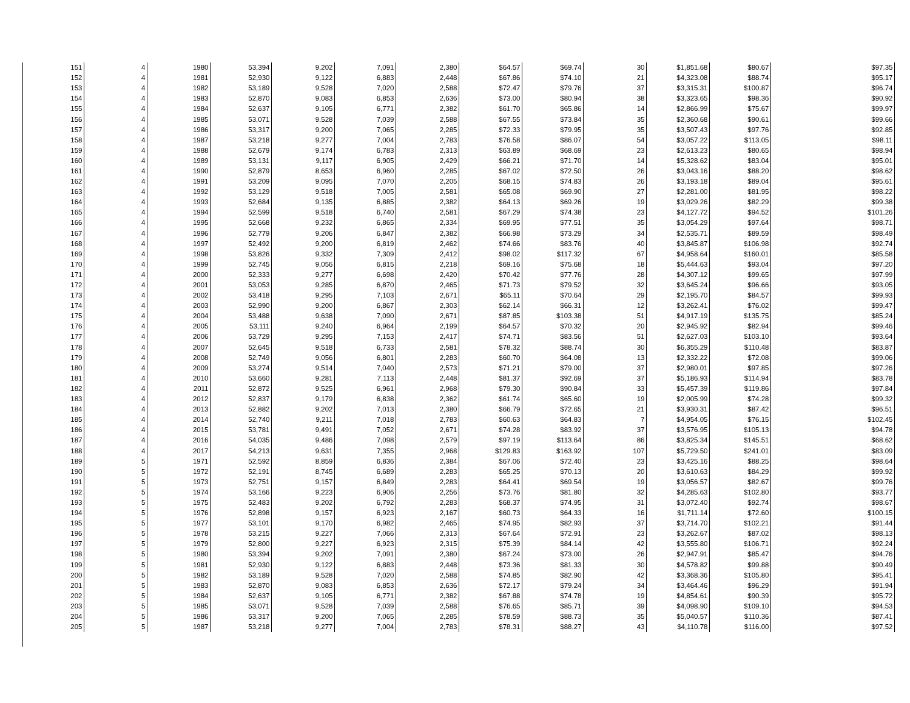| 151 | 4 | 1980 | 53,394 | 9,202 | 7,091 | 2,380 | $64.57 | $69.74 | 30 | $1,851.68 | $80.67 | $97.35 |
| 152 | 4 | 1981 | 52,930 | 9,122 | 6,883 | 2,448 | $67.86 | $74.10 | 21 | $4,323.08 | $88.74 | $95.17 |
| 153 | 4 | 1982 | 53,189 | 9,528 | 7,020 | 2,588 | $72.47 | $79.76 | 37 | $3,315.31 | $100.87 | $96.74 |
| 154 | 4 | 1983 | 52,870 | 9,083 | 6,853 | 2,636 | $73.00 | $80.94 | 38 | $3,323.65 | $98.36 | $90.92 |
| 155 | 4 | 1984 | 52,637 | 9,105 | 6,771 | 2,382 | $61.70 | $65.86 | 14 | $2,866.99 | $75.67 | $99.97 |
| 156 | 4 | 1985 | 53,071 | 9,528 | 7,039 | 2,588 | $67.55 | $73.84 | 35 | $2,360.68 | $90.61 | $99.66 |
| 157 | 4 | 1986 | 53,317 | 9,200 | 7,065 | 2,285 | $72.33 | $79.95 | 35 | $3,507.43 | $97.76 | $92.85 |
| 158 | 4 | 1987 | 53,218 | 9,277 | 7,004 | 2,783 | $76.58 | $86.07 | 54 | $3,057.22 | $113.05 | $98.11 |
| 159 | 4 | 1988 | 52,679 | 9,174 | 6,783 | 2,313 | $63.89 | $68.69 | 23 | $2,613.23 | $80.65 | $98.94 |
| 160 | 4 | 1989 | 53,131 | 9,117 | 6,905 | 2,429 | $66.21 | $71.70 | 14 | $5,328.62 | $83.04 | $95.01 |
| 161 | 4 | 1990 | 52,879 | 8,653 | 6,960 | 2,285 | $67.02 | $72.50 | 26 | $3,043.16 | $88.20 | $98.62 |
| 162 | 4 | 1991 | 53,209 | 9,095 | 7,070 | 2,205 | $68.15 | $74.83 | 26 | $3,193.18 | $89.04 | $95.61 |
| 163 | 4 | 1992 | 53,129 | 9,518 | 7,005 | 2,581 | $65.08 | $69.90 | 27 | $2,281.00 | $81.95 | $98.22 |
| 164 | 4 | 1993 | 52,684 | 9,135 | 6,885 | 2,382 | $64.13 | $69.26 | 19 | $3,029.26 | $82.29 | $99.38 |
| 165 | 4 | 1994 | 52,599 | 9,518 | 6,740 | 2,581 | $67.29 | $74.38 | 23 | $4,127.72 | $94.52 | $101.26 |
| 166 | 4 | 1995 | 52,668 | 9,232 | 6,865 | 2,334 | $69.95 | $77.51 | 35 | $3,054.29 | $97.64 | $98.71 |
| 167 | 4 | 1996 | 52,779 | 9,206 | 6,847 | 2,382 | $66.98 | $73.29 | 34 | $2,535.71 | $89.59 | $98.49 |
| 168 | 4 | 1997 | 52,492 | 9,200 | 6,819 | 2,462 | $74.66 | $83.76 | 40 | $3,845.87 | $106.98 | $92.74 |
| 169 | 4 | 1998 | 53,826 | 9,332 | 7,309 | 2,412 | $98.02 | $117.32 | 67 | $4,958.64 | $160.01 | $85.58 |
| 170 | 4 | 1999 | 52,745 | 9,056 | 6,815 | 2,218 | $69.16 | $75.68 | 18 | $5,444.63 | $93.04 | $97.20 |
| 171 | 4 | 2000 | 52,333 | 9,277 | 6,698 | 2,420 | $70.42 | $77.76 | 28 | $4,307.12 | $99.65 | $97.99 |
| 172 | 4 | 2001 | 53,053 | 9,285 | 6,870 | 2,465 | $71.73 | $79.52 | 32 | $3,645.24 | $96.66 | $93.05 |
| 173 | 4 | 2002 | 53,418 | 9,295 | 7,103 | 2,671 | $65.11 | $70.64 | 29 | $2,195.70 | $84.57 | $99.93 |
| 174 | 4 | 2003 | 52,990 | 9,200 | 6,867 | 2,303 | $62.14 | $66.31 | 12 | $3,262.41 | $76.02 | $99.47 |
| 175 | 4 | 2004 | 53,488 | 9,638 | 7,090 | 2,671 | $87.85 | $103.38 | 51 | $4,917.19 | $135.75 | $85.24 |
| 176 | 4 | 2005 | 53,111 | 9,240 | 6,964 | 2,199 | $64.57 | $70.32 | 20 | $2,945.92 | $82.94 | $99.46 |
| 177 | 4 | 2006 | 53,729 | 9,295 | 7,153 | 2,417 | $74.71 | $83.56 | 51 | $2,627.03 | $103.10 | $93.64 |
| 178 | 4 | 2007 | 52,645 | 9,518 | 6,733 | 2,581 | $78.32 | $88.74 | 30 | $6,355.29 | $110.48 | $83.87 |
| 179 | 4 | 2008 | 52,749 | 9,056 | 6,801 | 2,283 | $60.70 | $64.08 | 13 | $2,332.22 | $72.08 | $99.06 |
| 180 | 4 | 2009 | 53,274 | 9,514 | 7,040 | 2,573 | $71.21 | $79.00 | 37 | $2,980.01 | $97.85 | $97.26 |
| 181 | 4 | 2010 | 53,660 | 9,281 | 7,113 | 2,448 | $81.37 | $92.69 | 37 | $5,186.93 | $114.94 | $83.78 |
| 182 | 4 | 2011 | 52,872 | 9,525 | 6,961 | 2,968 | $79.30 | $90.84 | 33 | $5,457.39 | $119.86 | $97.84 |
| 183 | 4 | 2012 | 52,837 | 9,179 | 6,838 | 2,362 | $61.74 | $65.60 | 19 | $2,005.99 | $74.28 | $99.32 |
| 184 | 4 | 2013 | 52,882 | 9,202 | 7,013 | 2,380 | $66.79 | $72.65 | 21 | $3,930.31 | $87.42 | $96.51 |
| 185 | 4 | 2014 | 52,740 | 9,211 | 7,018 | 2,783 | $60.63 | $64.83 | 7 | $4,954.05 | $76.15 | $102.45 |
| 186 | 4 | 2015 | 53,781 | 9,491 | 7,052 | 2,671 | $74.28 | $83.92 | 37 | $3,576.95 | $105.13 | $94.78 |
| 187 | 4 | 2016 | 54,035 | 9,486 | 7,098 | 2,579 | $97.19 | $113.64 | 86 | $3,825.34 | $145.51 | $68.62 |
| 188 | 4 | 2017 | 54,213 | 9,631 | 7,355 | 2,968 | $129.83 | $163.92 | 107 | $5,729.50 | $241.01 | $83.09 |
| 189 | 5 | 1971 | 52,592 | 8,859 | 6,836 | 2,384 | $67.06 | $72.40 | 23 | $3,425.16 | $88.25 | $98.64 |
| 190 | 5 | 1972 | 52,191 | 8,745 | 6,689 | 2,283 | $65.25 | $70.13 | 20 | $3,610.63 | $84.29 | $99.92 |
| 191 | 5 | 1973 | 52,751 | 9,157 | 6,849 | 2,283 | $64.41 | $69.54 | 19 | $3,056.57 | $82.67 | $99.76 |
| 192 | 5 | 1974 | 53,166 | 9,223 | 6,906 | 2,256 | $73.76 | $81.80 | 32 | $4,285.63 | $102.80 | $93.77 |
| 193 | 5 | 1975 | 52,483 | 9,202 | 6,792 | 2,283 | $68.37 | $74.95 | 31 | $3,072.40 | $92.74 | $98.67 |
| 194 | 5 | 1976 | 52,898 | 9,157 | 6,923 | 2,167 | $60.73 | $64.33 | 16 | $1,711.14 | $72.60 | $100.15 |
| 195 | 5 | 1977 | 53,101 | 9,170 | 6,982 | 2,465 | $74.95 | $82.93 | 37 | $3,714.70 | $102.21 | $91.44 |
| 196 | 5 | 1978 | 53,215 | 9,227 | 7,066 | 2,313 | $67.64 | $72.91 | 23 | $3,262.67 | $87.02 | $98.13 |
| 197 | 5 | 1979 | 52,800 | 9,227 | 6,923 | 2,315 | $75.39 | $84.14 | 42 | $3,555.80 | $106.71 | $92.24 |
| 198 | 5 | 1980 | 53,394 | 9,202 | 7,091 | 2,380 | $67.24 | $73.00 | 26 | $2,947.91 | $85.47 | $94.76 |
| 199 | 5 | 1981 | 52,930 | 9,122 | 6,883 | 2,448 | $73.36 | $81.33 | 30 | $4,578.82 | $99.88 | $90.49 |
| 200 | 5 | 1982 | 53,189 | 9,528 | 7,020 | 2,588 | $74.85 | $82.90 | 42 | $3,368.36 | $105.80 | $95.41 |
| 201 | 5 | 1983 | 52,870 | 9,083 | 6,853 | 2,636 | $72.17 | $79.24 | 34 | $3,464.46 | $96.29 | $91.94 |
| 202 | 5 | 1984 | 52,637 | 9,105 | 6,771 | 2,382 | $67.88 | $74.78 | 19 | $4,854.61 | $90.39 | $95.72 |
| 203 | 5 | 1985 | 53,071 | 9,528 | 7,039 | 2,588 | $76.65 | $85.71 | 39 | $4,098.90 | $109.10 | $94.53 |
| 204 | 5 | 1986 | 53,317 | 9,200 | 7,065 | 2,285 | $78.59 | $88.73 | 35 | $5,040.57 | $110.36 | $87.41 |
| 205 | 5 | 1987 | 53,218 | 9,277 | 7,004 | 2,783 | $78.31 | $88.27 | 43 | $4,110.78 | $116.00 | $97.52 |